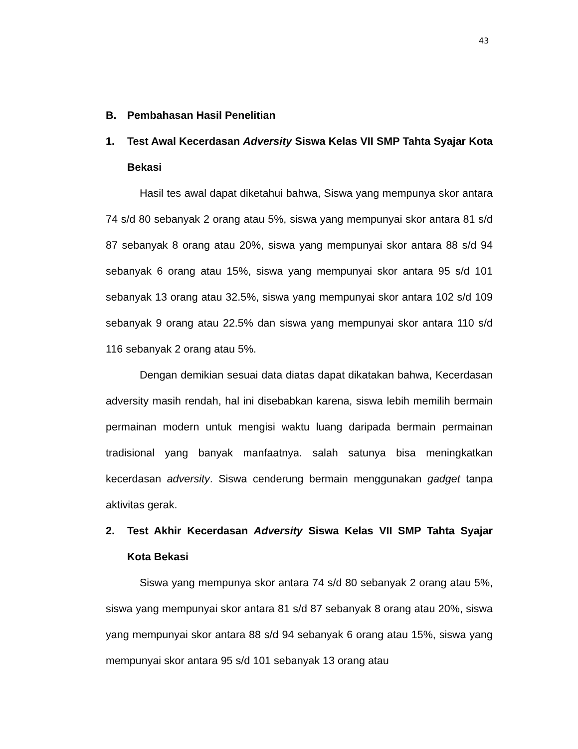43
B. Pembahasan Hasil Penelitian
1. Test Awal Kecerdasan Adversity Siswa Kelas VII SMP Tahta Syajar Kota Bekasi
Hasil tes awal dapat diketahui bahwa, Siswa yang mempunya skor antara 74 s/d 80 sebanyak 2 orang atau 5%, siswa yang mempunyai skor antara 81 s/d 87 sebanyak 8 orang atau 20%, siswa yang mempunyai skor antara 88 s/d 94 sebanyak 6 orang atau 15%, siswa yang mempunyai skor antara 95 s/d 101 sebanyak 13 orang atau 32.5%, siswa yang mempunyai skor antara 102 s/d 109 sebanyak 9 orang atau 22.5% dan siswa yang mempunyai skor antara 110 s/d 116 sebanyak 2 orang atau 5%.
Dengan demikian sesuai data diatas dapat dikatakan bahwa, Kecerdasan adversity masih rendah, hal ini disebabkan karena, siswa lebih memilih bermain permainan modern untuk mengisi waktu luang daripada bermain permainan tradisional yang banyak manfaatnya. salah satunya bisa meningkatkan kecerdasan adversity. Siswa cenderung bermain menggunakan gadget tanpa aktivitas gerak.
2. Test Akhir Kecerdasan Adversity Siswa Kelas VII SMP Tahta Syajar Kota Bekasi
Siswa yang mempunya skor antara 74 s/d 80 sebanyak 2 orang atau 5%, siswa yang mempunyai skor antara 81 s/d 87 sebanyak 8 orang atau 20%, siswa yang mempunyai skor antara 88 s/d 94 sebanyak 6 orang atau 15%, siswa yang mempunyai skor antara 95 s/d 101 sebanyak 13 orang atau